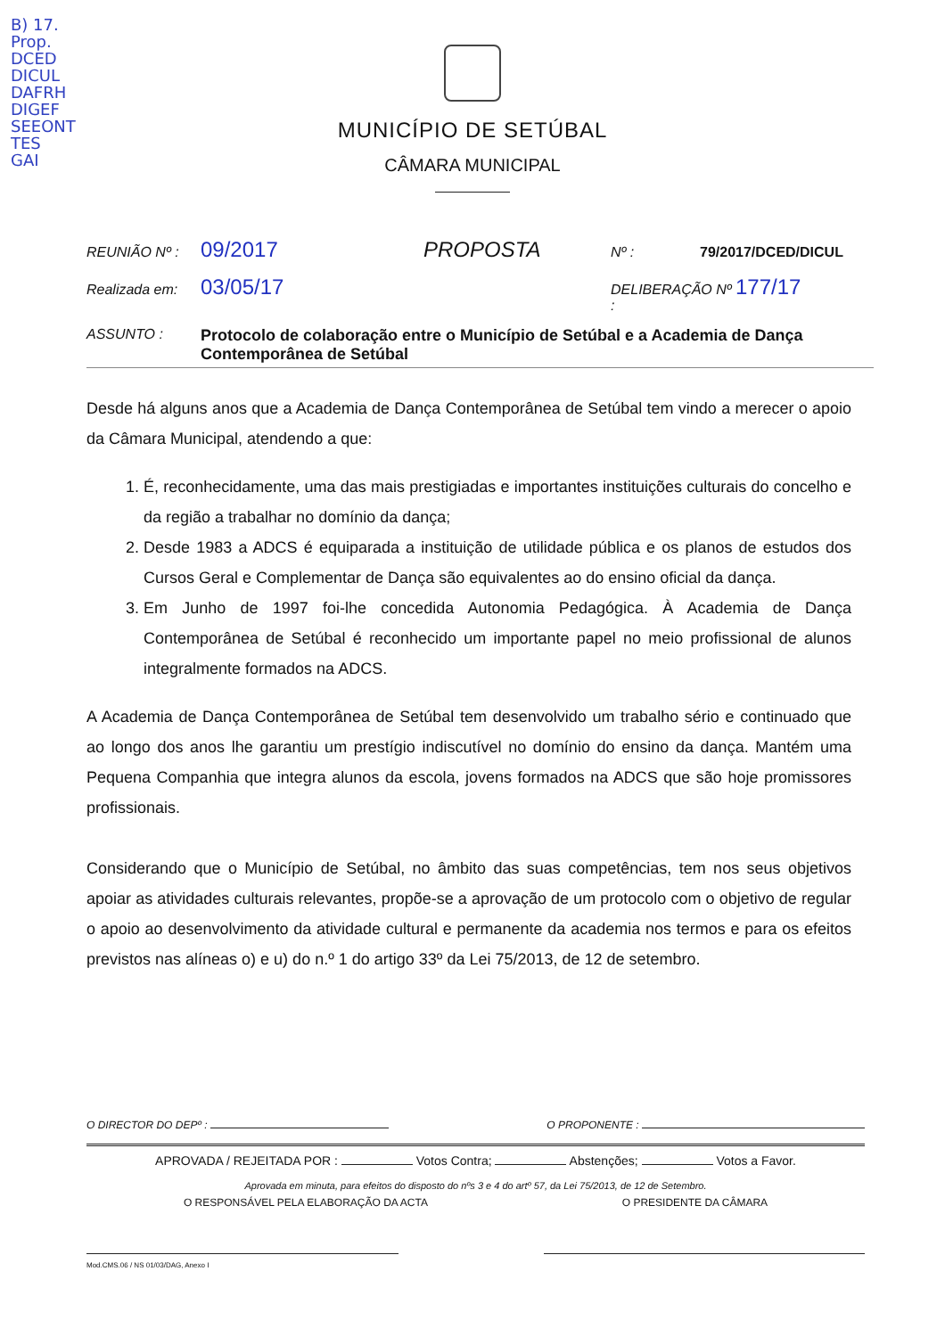B) 17.
Prop.
DCED
DICUL
DAFRH
DIGEF
SEEONT
TES
GAI
MUNICÍPIO DE SETÚBAL
CÂMARA MUNICIPAL
REUNIÃO Nº : 09/2017 PROPOSTA Nº : 79/2017/DCED/DICUL
Realizada em: 03/05/17 DELIBERAÇÃO Nº : 177/17
ASSUNTO : Protocolo de colaboração entre o Município de Setúbal e a Academia de Dança Contemporânea de Setúbal
Desde há alguns anos que a Academia de Dança Contemporânea de Setúbal tem vindo a merecer o apoio da Câmara Municipal, atendendo a que:
1. É, reconhecidamente, uma das mais prestigiadas e importantes instituições culturais do concelho e da região a trabalhar no domínio da dança;
2. Desde 1983 a ADCS é equiparada a instituição de utilidade pública e os planos de estudos dos Cursos Geral e Complementar de Dança são equivalentes ao do ensino oficial da dança.
3. Em Junho de 1997 foi-lhe concedida Autonomia Pedagógica. À Academia de Dança Contemporânea de Setúbal é reconhecido um importante papel no meio profissional de alunos integralmente formados na ADCS.
A Academia de Dança Contemporânea de Setúbal tem desenvolvido um trabalho sério e continuado que ao longo dos anos lhe garantiu um prestígio indiscutível no domínio do ensino da dança. Mantém uma Pequena Companhia que integra alunos da escola, jovens formados na ADCS que são hoje promissores profissionais.
Considerando que o Município de Setúbal, no âmbito das suas competências, tem nos seus objetivos apoiar as atividades culturais relevantes, propõe-se a aprovação de um protocolo com o objetivo de regular o apoio ao desenvolvimento da atividade cultural e permanente da academia nos termos e para os efeitos previstos nas alíneas o) e u) do n.º 1 do artigo 33º da Lei 75/2013, de 12 de setembro.
O DIRECTOR DO DEPº : O PROPONENTE :
APROVADA / REJEITADA POR : Votos Contra; Abstenções; Votos a Favor.
Aprovada em minuta, para efeitos do disposto do nºs 3 e 4 do artº 57, da Lei 75/2013, de 12 de Setembro.
O RESPONSÁVEL PELA ELABORAÇÃO DA ACTA O PRESIDENTE DA CÂMARA
Mod.CMS.06 / NS 01/03/DAG, Anexo I